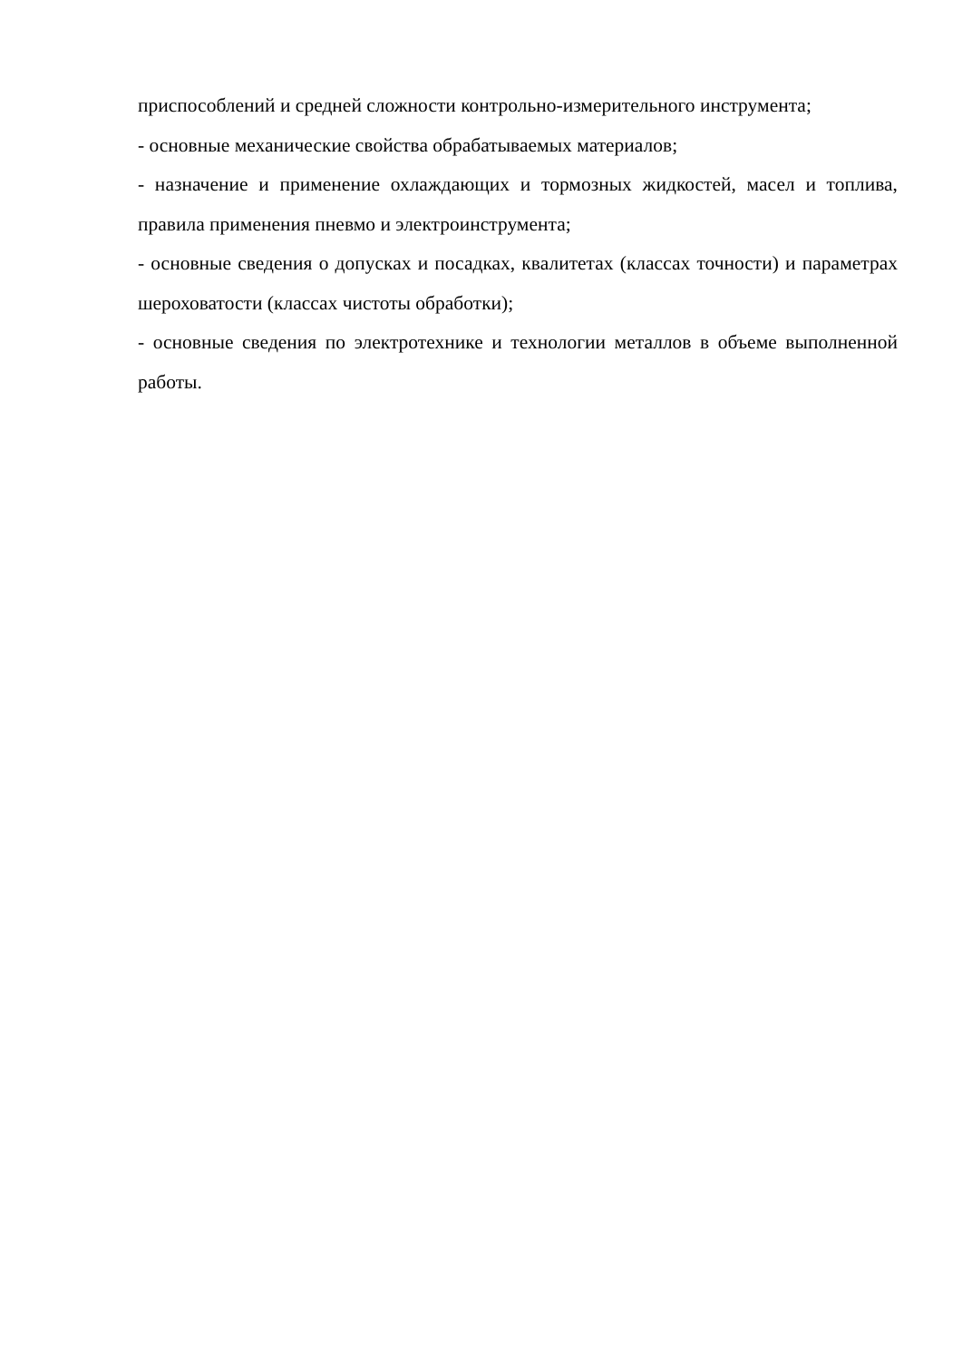приспособлений и средней сложности контрольно-измерительного инструмента;
- основные механические свойства обрабатываемых материалов;
- назначение и применение охлаждающих и тормозных жидкостей, масел и топлива, правила применения пневмо и электроинструмента;
- основные сведения о допусках и посадках, квалитетах (классах точности) и параметрах шероховатости (классах чистоты обработки);
- основные сведения по электротехнике и технологии металлов в объеме выполненной работы.